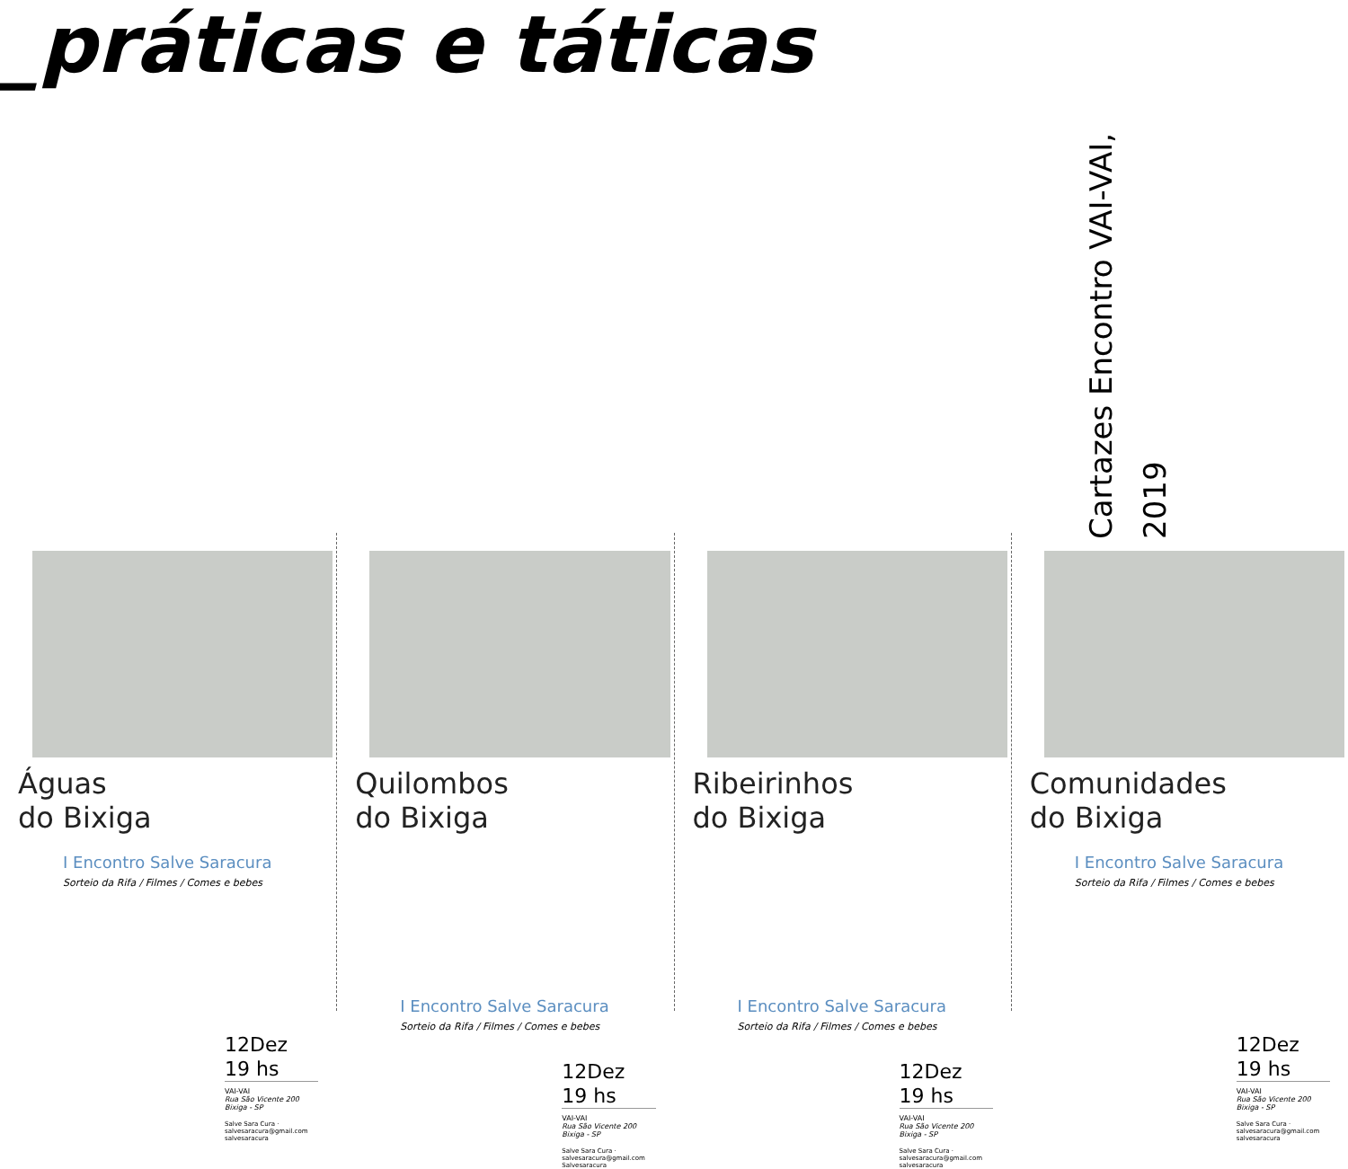_práticas e táticas
Cartazes Encontro VAI-VAI, 2019
Águas
do Bixiga
I Encontro Salve Saracura
Sorteio da Rifa / Filmes / Comes e bebes
12Dez
19 hs
VAI-VAI
Rua São Vicente 200
Bixiga - SP
Salve Sara Cura · salvesaracura@gmail.com
salvesaracura
Quilombos
do Bixiga
I Encontro Salve Saracura
Sorteio da Rifa / Filmes / Comes e bebes
12Dez
19 hs
VAI-VAI
Rua São Vicente 200
Bixiga - SP
Salve Sara Cura · salvesaracura@gmail.com
Salvesaracura
Ribeirinhos
do Bixiga
I Encontro Salve Saracura
Sorteio da Rifa / Filmes / Comes e bebes
12Dez
19 hs
VAI-VAI
Rua São Vicente 200
Bixiga - SP
Salve Sara Cura · salvesaracura@gmail.com
salvesaracura
Comunidades
do Bixiga
I Encontro Salve Saracura
Sorteio da Rifa / Filmes / Comes e bebes
12Dez
19 hs
VAI-VAI
Rua São Vicente 200
Bixiga - SP
Salve Sara Cura · salvesaracura@gmail.com
salvesaracura